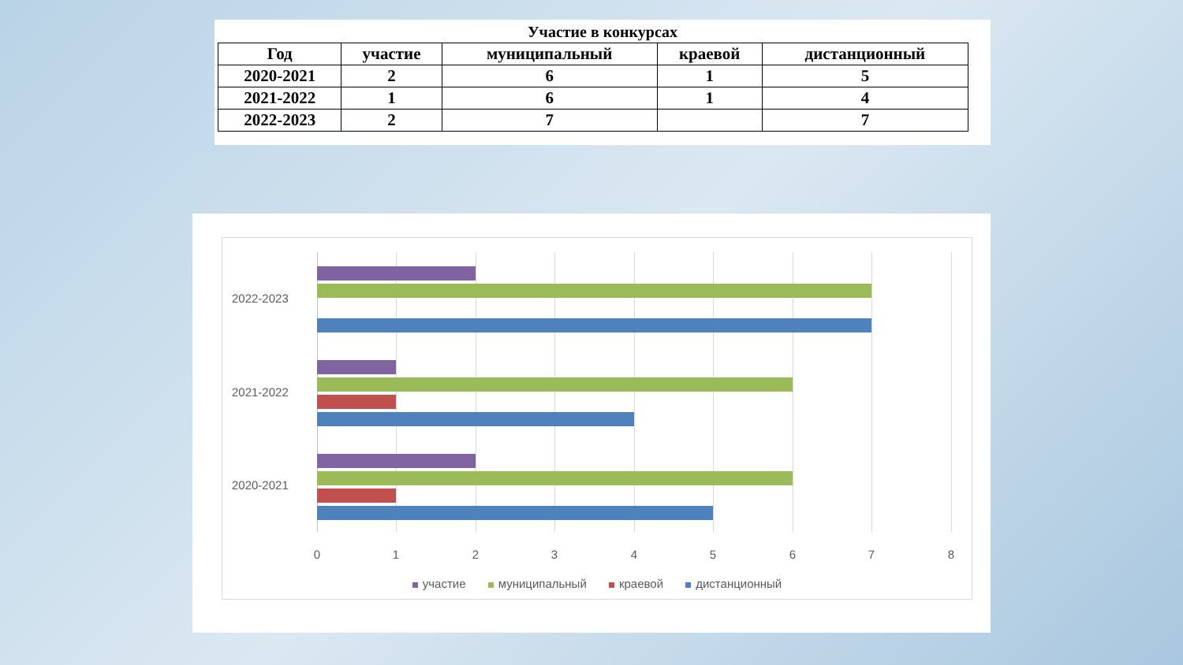Участие в конкурсах
| Год | участие | муниципальный | краевой | дистанционный |
| --- | --- | --- | --- | --- |
| 2020-2021 | 2 | 6 | 1 | 5 |
| 2021-2022 | 1 | 6 | 1 | 4 |
| 2022-2023 | 2 | 7 | | 7 |
2022-2023
2021-2022
2020-2021
0 1 2 3 4 5 6 7 8
участие муниципальный краевой дистанционный